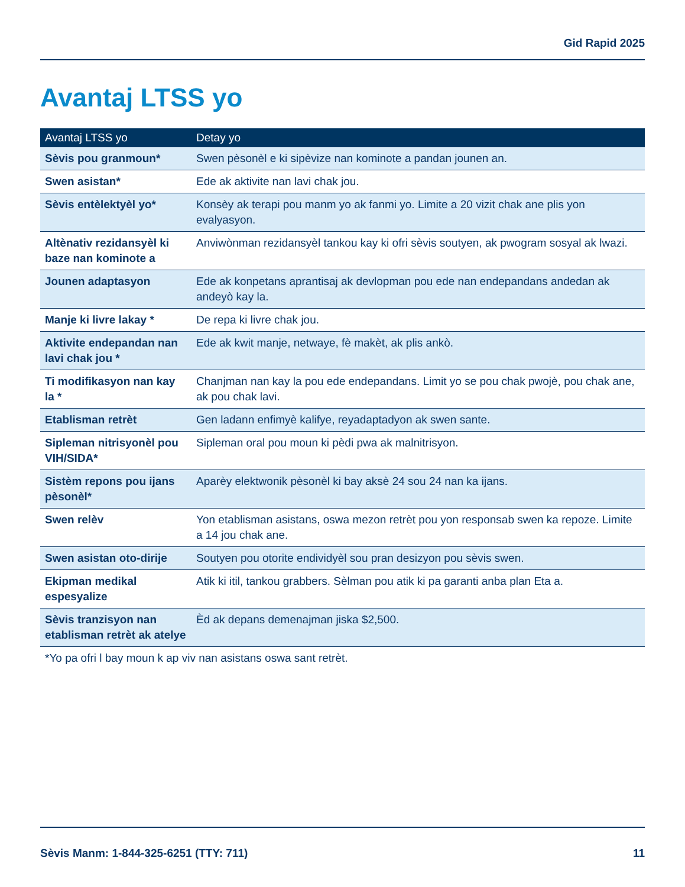Gid Rapid 2025
Avantaj LTSS yo
| Avantaj LTSS yo | Detay yo |
| --- | --- |
| Sèvis pou granmoun* | Swen pèsonèl e ki sipèvize nan kominote a pandan jounen an. |
| Swen asistan* | Ede ak aktivite nan lavi chak jou. |
| Sèvis entèlektyèl yo* | Konsèy ak terapi pou manm yo ak fanmi yo. Limite a 20 vizit chak ane plis yon evalyasyon. |
| Altènativ rezidansyèl ki baze nan kominote a | Anviwònman rezidansyèl tankou kay ki ofri sèvis soutyen, ak pwogram sosyal ak lwazi. |
| Jounen adaptasyon | Ede ak konpetans aprantisaj ak devlopman pou ede nan endepandans andedan ak andeyò kay la. |
| Manje ki livre lakay * | De repa ki livre chak jou. |
| Aktivite endepandan nan lavi chak jou * | Ede ak kwit manje, netwaye, fè makèt, ak plis ankò. |
| Ti modifikasyon nan kay la * | Chanjman nan kay la pou ede endepandans. Limit yo se pou chak pwojè, pou chak ane, ak pou chak lavi. |
| Etablisman retrèt | Gen ladann enfimyè kalifye, reyadaptadyon ak swen sante. |
| Sipleman nitrisyonèl pou VIH/SIDA* | Sipleman oral pou moun ki pèdi pwa ak malnitrisyon. |
| Sistèm repons pou ijans pèsonèl* | Aparèy elektwonik pèsonèl ki bay aksè 24 sou 24 nan ka ijans. |
| Swen relèv | Yon etablisman asistans, oswa mezon retrèt pou yon responsab swen ka repoze. Limite a 14 jou chak ane. |
| Swen asistan oto-dirije | Soutyen pou otorite endividyèl sou pran desizyon pou sèvis swen. |
| Ekipman medikal espesyalize | Atik ki itil, tankou grabbers. Sèlman pou atik ki pa garanti anba plan Eta a. |
| Sèvis tranzisyon nan etablisman retrèt ak atelye | Èd ak depans demenajman jiska $2,500. |
| *Yo pa ofri l bay moun k ap viv nan asistans oswa sant retrèt. | |
Sèvis Manm: 1-844-325-6251 (TTY: 711) 11